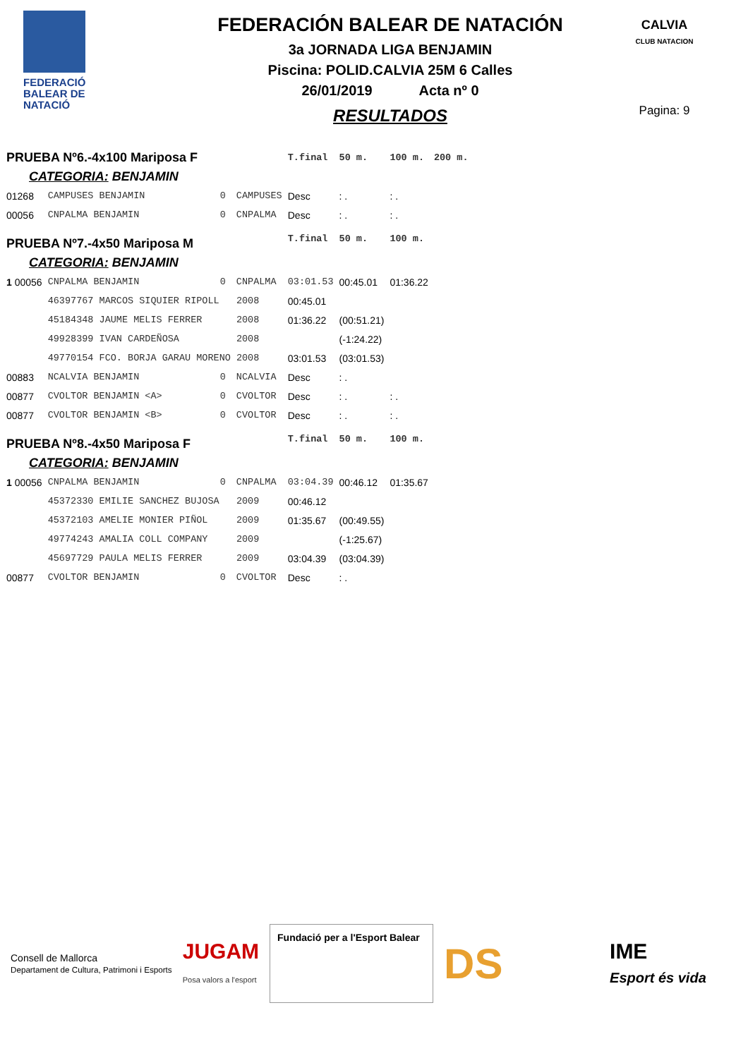FEDERACIÓ
BALEAR DE
NATACIÓ
FEDERACIÓN BALEAR DE NATACIÓN
3a JORNADA LIGA BENJAMIN
Piscina: POLID.CALVIA 25M 6 Calles
26/01/2019 Acta nº 0
RESULTADOS
CALVIA
CLUB NATACION
Pagina: 9
| PRUEBA Nº6.-4x100 Mariposa F | | | | | T.final | 50 m. | 100 m. | 200 m. |
| CATEGORIA: BENJAMIN | | | | | | | | |
| 01268 | CAMPUSES BENJAMIN | 0 | CAMPUSES | | Desc | : . | : . | |
| 00056 | CNPALMA BENJAMIN | 0 | CNPALMA | | Desc | : . | : . | |
| PRUEBA Nº7.-4x50 Mariposa M | | | | | T.final | 50 m. | 100 m. | |
| CATEGORIA: BENJAMIN | | | | | | | | |
| 1 00056 | CNPALMA BENJAMIN | 0 | CNPALMA | | 03:01.53 | 00:45.01 | 01:36.22 | |
| | 46397767 MARCOS SIQUIER RIPOLL | | | 2008 | 00:45.01 | | | |
| | 45184348 JAUME MELIS FERRER | | | 2008 | 01:36.22 | (00:51.21) | | |
| | 49928399 IVAN CARDEÑOSA | | | 2008 | | (-1:24.22) | | |
| | 49770154 FCO. BORJA GARAU MORENO | | | 2008 | 03:01.53 | (03:01.53) | | |
| 00883 | NCALVIA BENJAMIN | 0 | NCALVIA | | Desc | : . | | |
| 00877 | CVOLTOR BENJAMIN <A> | 0 | CVOLTOR | | Desc | : . | : . | |
| 00877 | CVOLTOR BENJAMIN <B> | 0 | CVOLTOR | | Desc | : . | : . | |
| PRUEBA Nº8.-4x50 Mariposa F | | | | | T.final | 50 m. | 100 m. | |
| CATEGORIA: BENJAMIN | | | | | | | | |
| 1 00056 | CNPALMA BENJAMIN | 0 | CNPALMA | | 03:04.39 | 00:46.12 | 01:35.67 | |
| | 45372330 EMILIE SANCHEZ BUJOSA | | | 2009 | 00:46.12 | | | |
| | 45372103 AMELIE MONIER PIÑOL | | | 2009 | 01:35.67 | (00:49.55) | | |
| | 49774243 AMALIA COLL COMPANY | | | 2009 | | (-1:25.67) | | |
| | 45697729 PAULA MELIS FERRER | | | 2009 | 03:04.39 | (03:04.39) | | |
| 00877 | CVOLTOR BENJAMIN | 0 | CVOLTOR | | Desc | : . | | |
Consell de Mallorca
Departament de Cultura, Patrimoni i Esports JUGAM
Posa valors a l'esport
Fundació per a l'Esport Balear
DS IME
Esport és vida